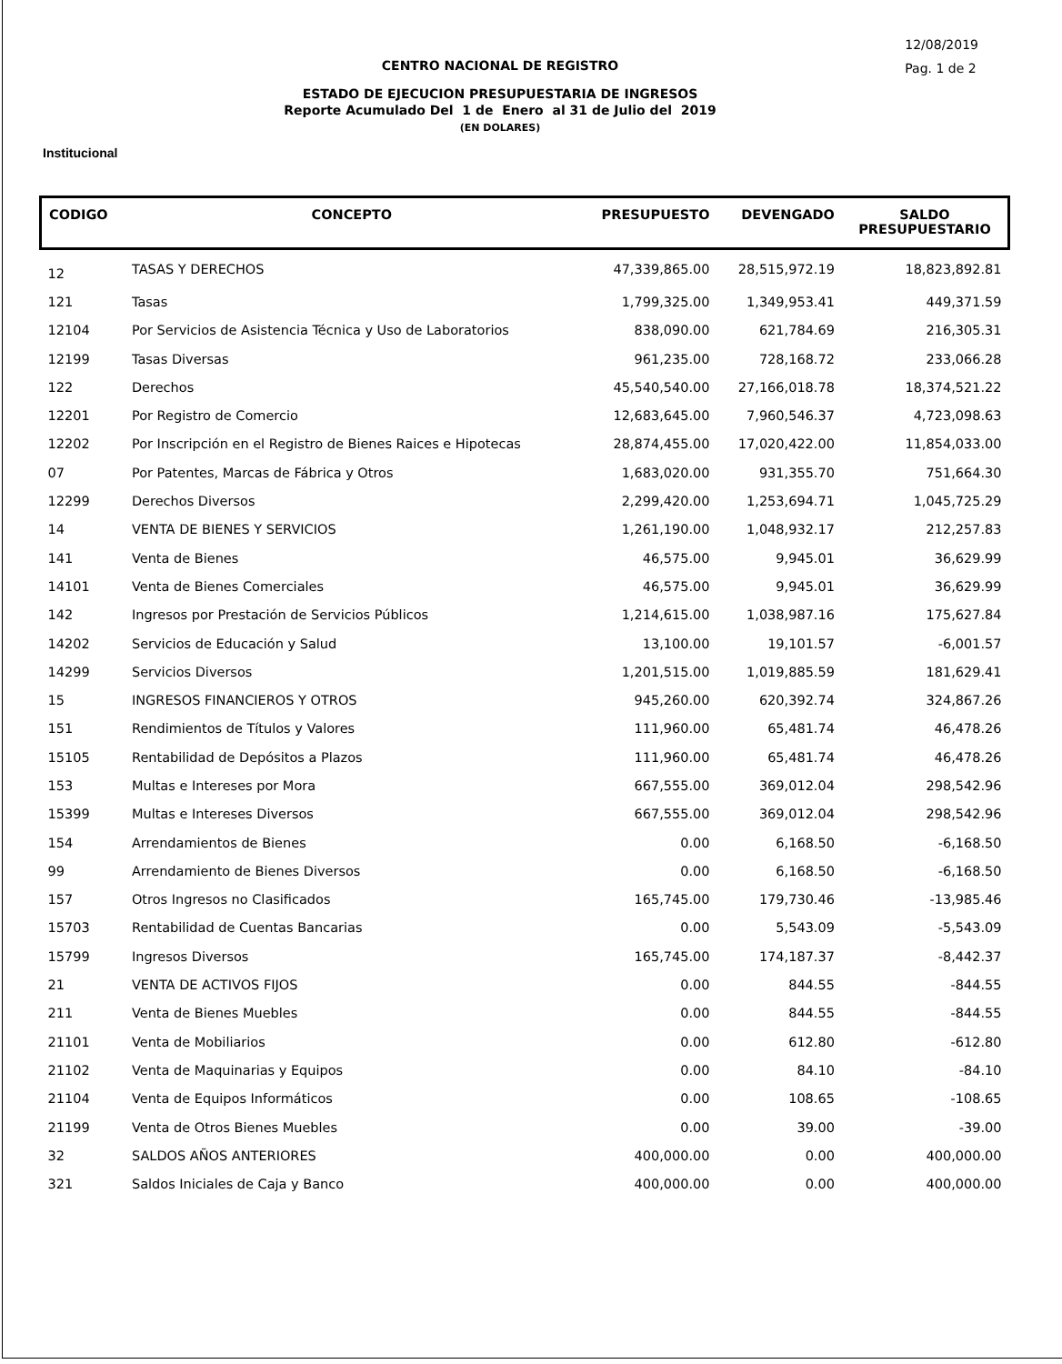12/08/2019
Pag. 1 de 2
CENTRO NACIONAL DE REGISTRO
ESTADO DE EJECUCION PRESUPUESTARIA DE INGRESOS
Reporte Acumulado Del 1 de Enero al 31 de Julio del 2019
(EN DOLARES)
Institucional
| CODIGO | CONCEPTO | PRESUPUESTO | DEVENGADO | SALDO PRESUPUESTARIO |
| --- | --- | --- | --- | --- |
| 12 | TASAS Y DERECHOS | 47,339,865.00 | 28,515,972.19 | 18,823,892.81 |
| 121 | Tasas | 1,799,325.00 | 1,349,953.41 | 449,371.59 |
| 12104 | Por Servicios de Asistencia Técnica y Uso de Laboratorios | 838,090.00 | 621,784.69 | 216,305.31 |
| 12199 | Tasas Diversas | 961,235.00 | 728,168.72 | 233,066.28 |
| 122 | Derechos | 45,540,540.00 | 27,166,018.78 | 18,374,521.22 |
| 12201 | Por Registro de Comercio | 12,683,645.00 | 7,960,546.37 | 4,723,098.63 |
| 12202 | Por Inscripción en el Registro de Bienes Raices e Hipotecas | 28,874,455.00 | 17,020,422.00 | 11,854,033.00 |
| 07 | Por Patentes, Marcas de Fábrica y Otros | 1,683,020.00 | 931,355.70 | 751,664.30 |
| 12299 | Derechos Diversos | 2,299,420.00 | 1,253,694.71 | 1,045,725.29 |
| 14 | VENTA DE BIENES Y SERVICIOS | 1,261,190.00 | 1,048,932.17 | 212,257.83 |
| 141 | Venta de Bienes | 46,575.00 | 9,945.01 | 36,629.99 |
| 14101 | Venta de Bienes Comerciales | 46,575.00 | 9,945.01 | 36,629.99 |
| 142 | Ingresos por Prestación de Servicios Públicos | 1,214,615.00 | 1,038,987.16 | 175,627.84 |
| 14202 | Servicios de Educación y Salud | 13,100.00 | 19,101.57 | -6,001.57 |
| 14299 | Servicios Diversos | 1,201,515.00 | 1,019,885.59 | 181,629.41 |
| 15 | INGRESOS FINANCIEROS Y OTROS | 945,260.00 | 620,392.74 | 324,867.26 |
| 151 | Rendimientos de Títulos y Valores | 111,960.00 | 65,481.74 | 46,478.26 |
| 15105 | Rentabilidad de Depósitos a Plazos | 111,960.00 | 65,481.74 | 46,478.26 |
| 153 | Multas e Intereses por Mora | 667,555.00 | 369,012.04 | 298,542.96 |
| 15399 | Multas e Intereses Diversos | 667,555.00 | 369,012.04 | 298,542.96 |
| 154 | Arrendamientos de Bienes | 0.00 | 6,168.50 | -6,168.50 |
| 99 | Arrendamiento de Bienes Diversos | 0.00 | 6,168.50 | -6,168.50 |
| 157 | Otros Ingresos no Clasificados | 165,745.00 | 179,730.46 | -13,985.46 |
| 15703 | Rentabilidad de Cuentas Bancarias | 0.00 | 5,543.09 | -5,543.09 |
| 15799 | Ingresos Diversos | 165,745.00 | 174,187.37 | -8,442.37 |
| 21 | VENTA DE ACTIVOS FIJOS | 0.00 | 844.55 | -844.55 |
| 211 | Venta de Bienes Muebles | 0.00 | 844.55 | -844.55 |
| 21101 | Venta de Mobiliarios | 0.00 | 612.80 | -612.80 |
| 21102 | Venta de Maquinarias y Equipos | 0.00 | 84.10 | -84.10 |
| 21104 | Venta de Equipos Informáticos | 0.00 | 108.65 | -108.65 |
| 21199 | Venta de Otros Bienes Muebles | 0.00 | 39.00 | -39.00 |
| 32 | SALDOS AÑOS ANTERIORES | 400,000.00 | 0.00 | 400,000.00 |
| 321 | Saldos Iniciales de Caja y Banco | 400,000.00 | 0.00 | 400,000.00 |